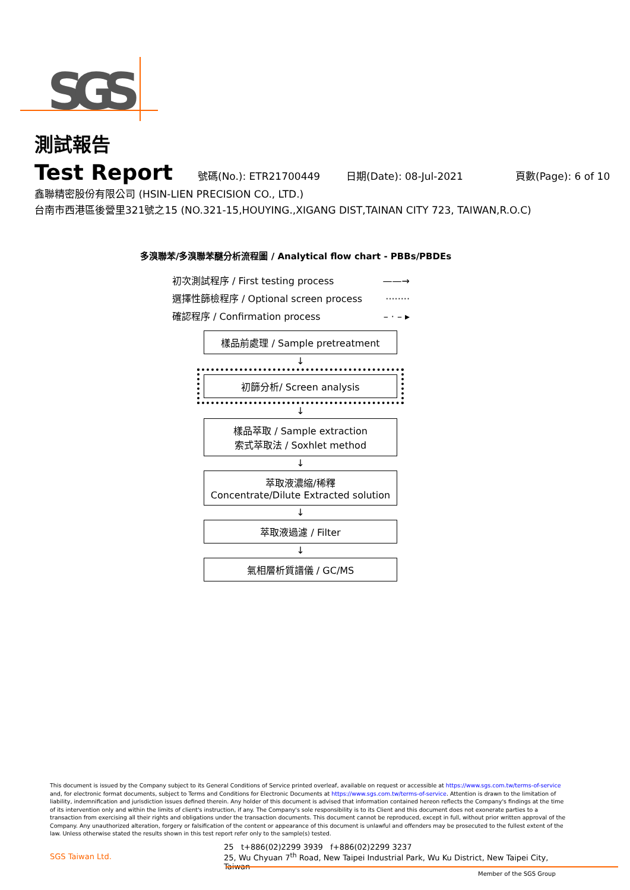SGS
測試報告
Test Report 號碼(No.): ETR21700449 日期(Date): 08-Jul-2021 頁數(Page): 6 of 10
鑫聯精密股份有限公司 (HSIN-LIEN PRECISION CO., LTD.)
台南市西港區後營里321號之15 (NO.321-15,HOUYING.,XIGANG DIST,TAINAN CITY 723, TAIWAN,R.O.C)
多溴聯苯/多溴聯苯醚分析流程圖 / Analytical flow chart - PBBs/PBDEs
初次測試程序 / First testing process ——→
選擇性篩檢程序 / Optional screen process ········
確認程序 / Confirmation process – · – ▸
樣品前處理 / Sample pretreatment
↓
初篩分析/ Screen analysis
↓
樣品萃取 / Sample extraction
索式萃取法 / Soxhlet method
↓
萃取液濃縮/稀釋
Concentrate/Dilute Extracted solution
↓
萃取液過濾 / Filter
↓
氣相層析質譜儀 / GC/MS
This document is issued by the Company subject to its General Conditions of Service printed overleaf, available on request or accessible at https://www.sgs.com.tw/terms-of-service and, for electronic format documents, subject to Terms and Conditions for Electronic Documents at https://www.sgs.com.tw/terms-of-service. Attention is drawn to the limitation of liability, indemnification and jurisdiction issues defined therein. Any holder of this document is advised that information contained hereon reflects the Company's findings at the time of its intervention only and within the limits of client's instruction, if any. The Company's sole responsibility is to its Client and this document does not exonerate parties to a transaction from exercising all their rights and obligations under the transaction documents. This document cannot be reproduced, except in full, without prior written approval of the Company. Any unauthorized alteration, forgery or falsification of the content or appearance of this document is unlawful and offenders may be prosecuted to the fullest extent of the law. Unless otherwise stated the results shown in this test report refer only to the sample(s) tested.
SGS Taiwan Ltd.
25 t+886(02)2299 3939 f+886(02)2299 3237
25, Wu Chyuan 7<sup>th</sup> Road, New Taipei Industrial Park, Wu Ku District, New Taipei City, Taiwan
Member of the SGS Group